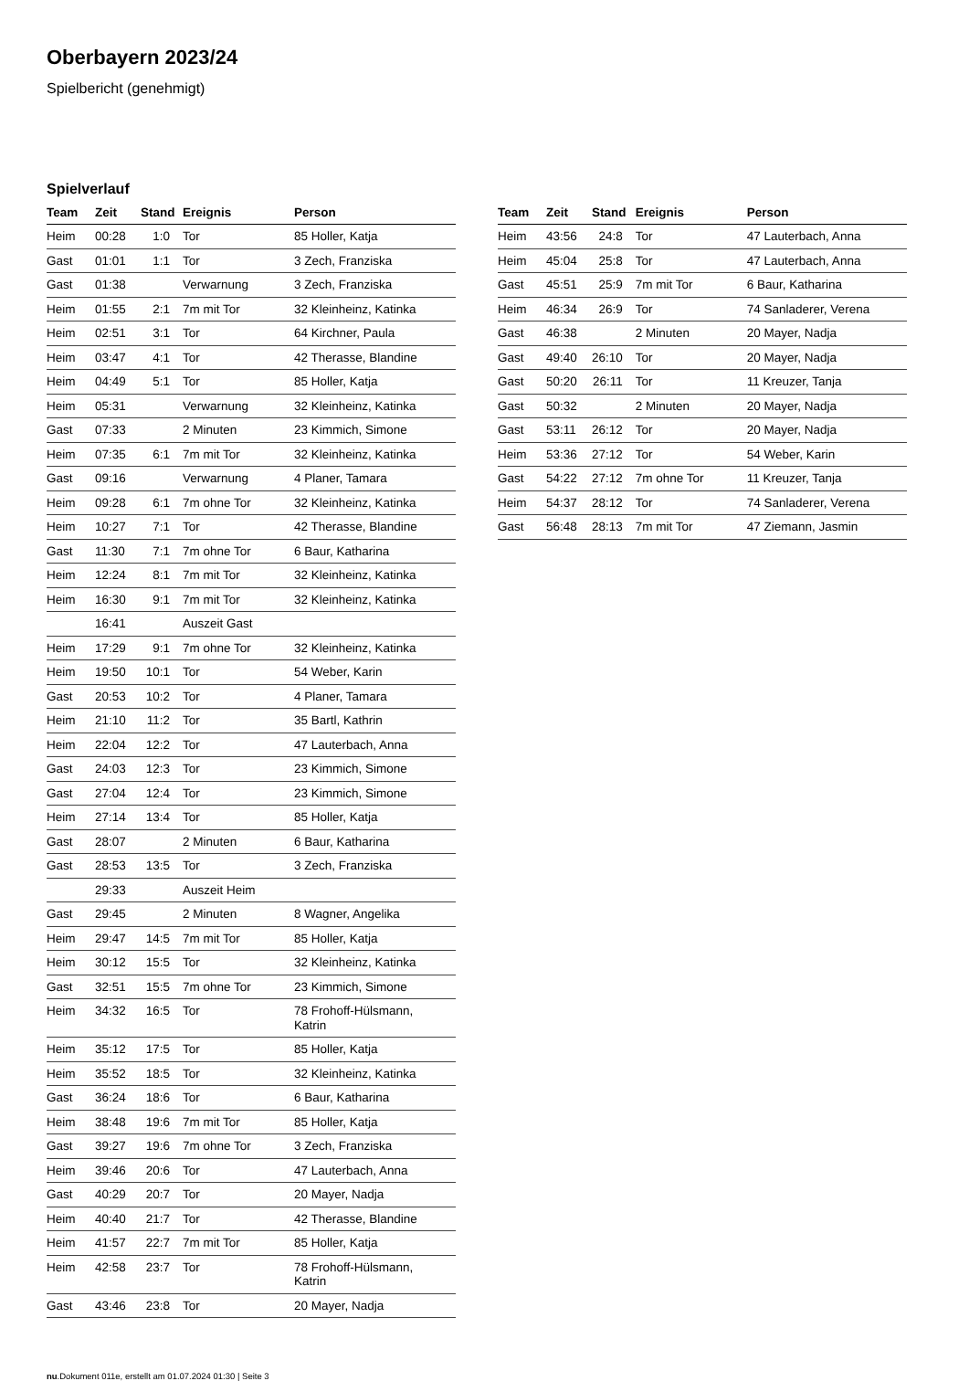Oberbayern 2023/24
Spielbericht (genehmigt)
Spielverlauf
| Team | Zeit | Stand | Ereignis | Person |
| --- | --- | --- | --- | --- |
| Heim | 00:28 | 1:0 | Tor | 85 Holler, Katja |
| Gast | 01:01 | 1:1 | Tor | 3 Zech, Franziska |
| Gast | 01:38 | | Verwarnung | 3 Zech, Franziska |
| Heim | 01:55 | 2:1 | 7m mit Tor | 32 Kleinheinz, Katinka |
| Heim | 02:51 | 3:1 | Tor | 64 Kirchner, Paula |
| Heim | 03:47 | 4:1 | Tor | 42 Therasse, Blandine |
| Heim | 04:49 | 5:1 | Tor | 85 Holler, Katja |
| Heim | 05:31 | | Verwarnung | 32 Kleinheinz, Katinka |
| Gast | 07:33 | | 2 Minuten | 23 Kimmich, Simone |
| Heim | 07:35 | 6:1 | 7m mit Tor | 32 Kleinheinz, Katinka |
| Gast | 09:16 | | Verwarnung | 4 Planer, Tamara |
| Heim | 09:28 | 6:1 | 7m ohne Tor | 32 Kleinheinz, Katinka |
| Heim | 10:27 | 7:1 | Tor | 42 Therasse, Blandine |
| Gast | 11:30 | 7:1 | 7m ohne Tor | 6 Baur, Katharina |
| Heim | 12:24 | 8:1 | 7m mit Tor | 32 Kleinheinz, Katinka |
| Heim | 16:30 | 9:1 | 7m mit Tor | 32 Kleinheinz, Katinka |
| | 16:41 | | Auszeit Gast | |
| Heim | 17:29 | 9:1 | 7m ohne Tor | 32 Kleinheinz, Katinka |
| Heim | 19:50 | 10:1 | Tor | 54 Weber, Karin |
| Gast | 20:53 | 10:2 | Tor | 4 Planer, Tamara |
| Heim | 21:10 | 11:2 | Tor | 35 Bartl, Kathrin |
| Heim | 22:04 | 12:2 | Tor | 47 Lauterbach, Anna |
| Gast | 24:03 | 12:3 | Tor | 23 Kimmich, Simone |
| Gast | 27:04 | 12:4 | Tor | 23 Kimmich, Simone |
| Heim | 27:14 | 13:4 | Tor | 85 Holler, Katja |
| Gast | 28:07 | | 2 Minuten | 6 Baur, Katharina |
| Gast | 28:53 | 13:5 | Tor | 3 Zech, Franziska |
| | 29:33 | | Auszeit Heim | |
| Gast | 29:45 | | 2 Minuten | 8 Wagner, Angelika |
| Heim | 29:47 | 14:5 | 7m mit Tor | 85 Holler, Katja |
| Heim | 30:12 | 15:5 | Tor | 32 Kleinheinz, Katinka |
| Gast | 32:51 | 15:5 | 7m ohne Tor | 23 Kimmich, Simone |
| Heim | 34:32 | 16:5 | Tor | 78 Frohoff-Hülsmann, Katrin |
| Heim | 35:12 | 17:5 | Tor | 85 Holler, Katja |
| Heim | 35:52 | 18:5 | Tor | 32 Kleinheinz, Katinka |
| Gast | 36:24 | 18:6 | Tor | 6 Baur, Katharina |
| Heim | 38:48 | 19:6 | 7m mit Tor | 85 Holler, Katja |
| Gast | 39:27 | 19:6 | 7m ohne Tor | 3 Zech, Franziska |
| Heim | 39:46 | 20:6 | Tor | 47 Lauterbach, Anna |
| Gast | 40:29 | 20:7 | Tor | 20 Mayer, Nadja |
| Heim | 40:40 | 21:7 | Tor | 42 Therasse, Blandine |
| Heim | 41:57 | 22:7 | 7m mit Tor | 85 Holler, Katja |
| Heim | 42:58 | 23:7 | Tor | 78 Frohoff-Hülsmann, Katrin |
| Gast | 43:46 | 23:8 | Tor | 20 Mayer, Nadja |
| Team | Zeit | Stand | Ereignis | Person |
| --- | --- | --- | --- | --- |
| Heim | 43:56 | 24:8 | Tor | 47 Lauterbach, Anna |
| Heim | 45:04 | 25:8 | Tor | 47 Lauterbach, Anna |
| Gast | 45:51 | 25:9 | 7m mit Tor | 6 Baur, Katharina |
| Heim | 46:34 | 26:9 | Tor | 74 Sanladerer, Verena |
| Gast | 46:38 | | 2 Minuten | 20 Mayer, Nadja |
| Gast | 49:40 | 26:10 | Tor | 20 Mayer, Nadja |
| Gast | 50:20 | 26:11 | Tor | 11 Kreuzer, Tanja |
| Gast | 50:32 | | 2 Minuten | 20 Mayer, Nadja |
| Gast | 53:11 | 26:12 | Tor | 20 Mayer, Nadja |
| Heim | 53:36 | 27:12 | Tor | 54 Weber, Karin |
| Gast | 54:22 | 27:12 | 7m ohne Tor | 11 Kreuzer, Tanja |
| Heim | 54:37 | 28:12 | Tor | 74 Sanladerer, Verena |
| Gast | 56:48 | 28:13 | 7m mit Tor | 47 Ziemann, Jasmin |
nu.Dokument 011e, erstellt am 01.07.2024 01:30 | Seite 3